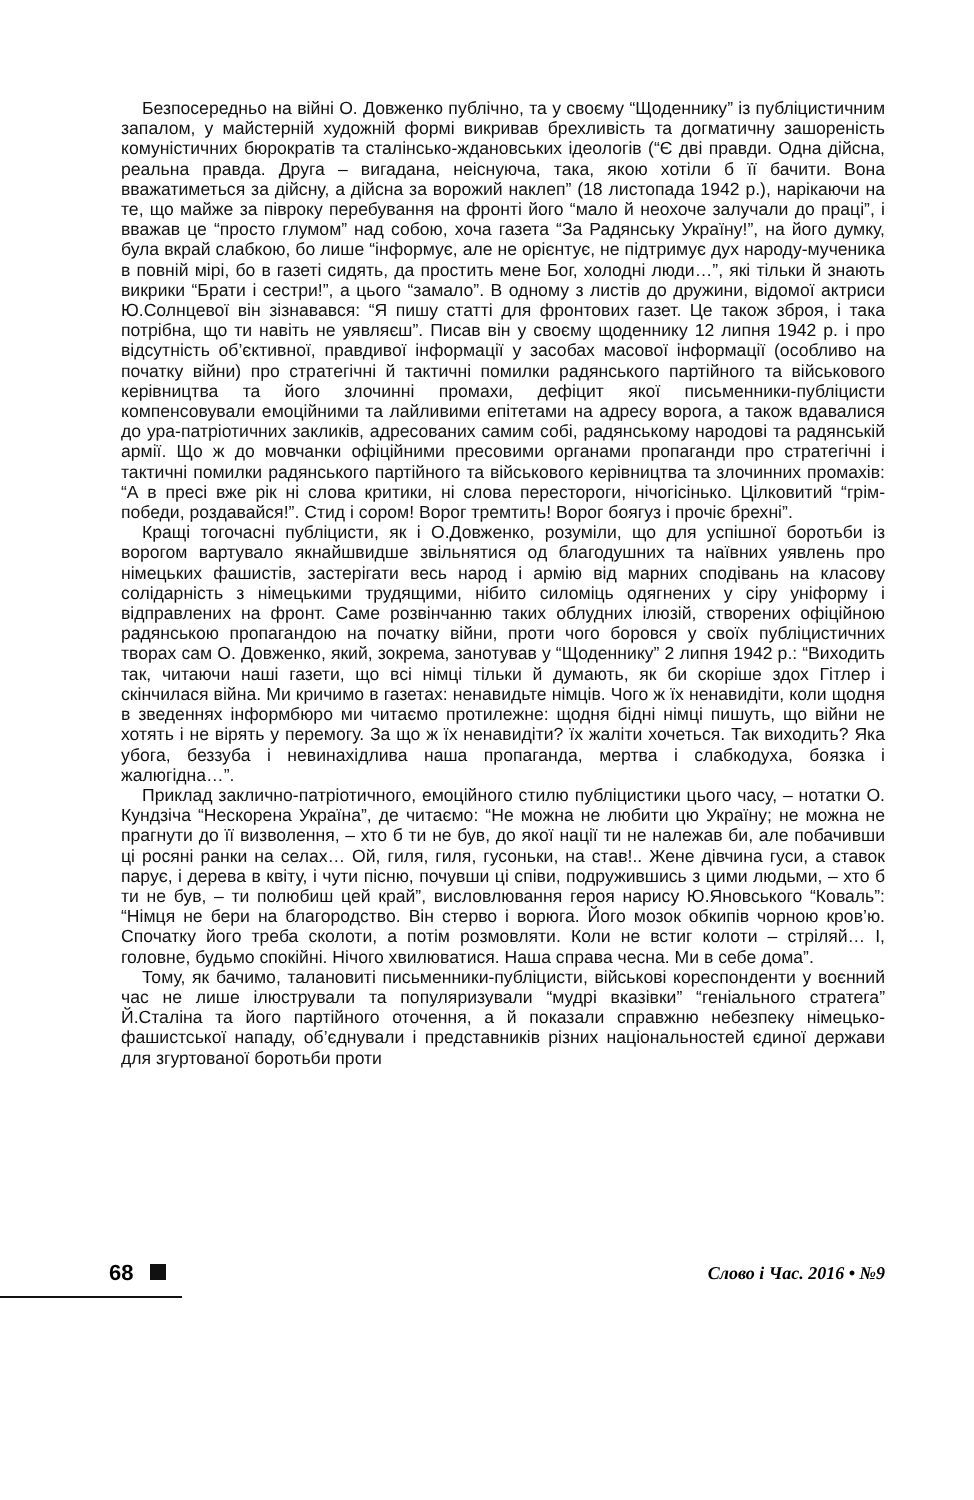Безпосередньо на війні О. Довженко публічно, та у своєму “Щоденнику” із публіцистичним запалом, у майстерній художній формі викривав брехливість та догматичну зашореність комуністичних бюрократів та сталінсько-ждановських ідеологів (“Є дві правди. Одна дійсна, реальна правда. Друга – вигадана, неіснуюча, така, якою хотіли б її бачити. Вона вважатиметься за дійсну, а дійсна за ворожий наклеп” (18 листопада 1942 р.), нарікаючи на те, що майже за півроку перебування на фронті його “мало й неохоче залучали до праці”, і вважав це “просто глумом” над собою, хоча газета “За Радянську Україну!”, на його думку, була вкрай слабкою, бо лише “інформує, але не орієнтує, не підтримує дух народу-мученика в повній мірі, бо в газеті сидять, да простить мене Бог, холодні люди…”, які тільки й знають викрики “Брати і сестри!”, а цього “замало”. В одному з листів до дружини, відомої актриси Ю.Солнцевої він зізнавався: “Я пишу статті для фронтових газет. Це також зброя, і така потрібна, що ти навіть не уявляєш”. Писав він у своєму щоденнику 12 липня 1942 р. і про відсутність об’єктивної, правдивої інформації у засобах масової інформації (особливо на початку війни) про стратегічні й тактичні помилки радянського партійного та військового керівництва та його злочинні промахи, дефіцит якої письменники-публіцисти компенсовували емоційними та лайливими епітетами на адресу ворога, а також вдавалися до ура-патріотичних закликів, адресованих самим собі, радянському народові та радянській армії. Що ж до мовчанки офіційними пресовими органами пропаганди про стратегічні і тактичні помилки радянського партійного та військового керівництва та злочинних промахів: “А в пресі вже рік ні слова критики, ні слова перестороги, нічогісінько. Цілковитий “грім-победи, роздавайся!”. Стид і сором! Ворог тремтить! Ворог боягуз і прочіє брехні”.
Кращі тогочасні публіцисти, як і О.Довженко, розуміли, що для успішної боротьби із ворогом вартувало якнайшвидше звільнятися од благодушних та наївних уявлень про німецьких фашистів, застерігати весь народ і армію від марних сподівань на класову солідарність з німецькими трудящими, нібито силоміць одягнених у сіру уніформу і відправлених на фронт. Саме розвінчанню таких облудних ілюзій, створених офіційною радянською пропагандою на початку війни, проти чого боровся у своїх публіцистичних творах сам О. Довженко, який, зокрема, занотував у “Щоденнику” 2 липня 1942 р.: “Виходить так, читаючи наші газети, що всі німці тільки й думають, як би скоріше здох Гітлер і скінчилася війна. Ми кричимо в газетах: ненавидьте німців. Чого ж їх ненавидіти, коли щодня в зведеннях інформбюро ми читаємо протилежне: щодня бідні німці пишуть, що війни не хотять і не вірять у перемогу. За що ж їх ненавидіти? їх жаліти хочеться. Так виходить? Яка убога, беззуба і невинахідлива наша пропаганда, мертва і слабкодуха, боязка і жалюгідна…”.
Приклад заклично-патріотичного, емоційного стилю публіцистики цього часу, – нотатки О. Кундзіча “Нескорена Україна”, де читаємо: “Не можна не любити цю Україну; не можна не прагнути до її визволення, – хто б ти не був, до якої нації ти не належав би, але побачивши ці росяні ранки на селах… Ой, гиля, гиля, гусоньки, на став!.. Жене дівчина гуси, а ставок парує, і дерева в квіту, і чути пісню, почувши ці співи, подружившись з цими людьми, – хто б ти не був, – ти полюбиш цей край”, висловлювання героя нарису Ю.Яновського “Коваль”: “Німця не бери на благородство. Він стерво і ворюга. Його мозок обкипів чорною кров’ю. Спочатку його треба сколоти, а потім розмовляти. Коли не встиг колоти – стріляй… І, головне, будьмо спокійні. Нічого хвилюватися. Наша справа чесна. Ми в себе дома”.
Тому, як бачимо, талановиті письменники-публіцисти, військові кореспонденти у воєнний час не лише ілюстрували та популяризували “мудрі вказівки” “геніального стратега” Й.Сталіна та його партійного оточення, а й показали справжню небезпеку німецько-фашистської нападу, об’єднували і представників різних національностей єдиної держави для згуртованої боротьби проти
68 Слово і Час. 2016 • №9